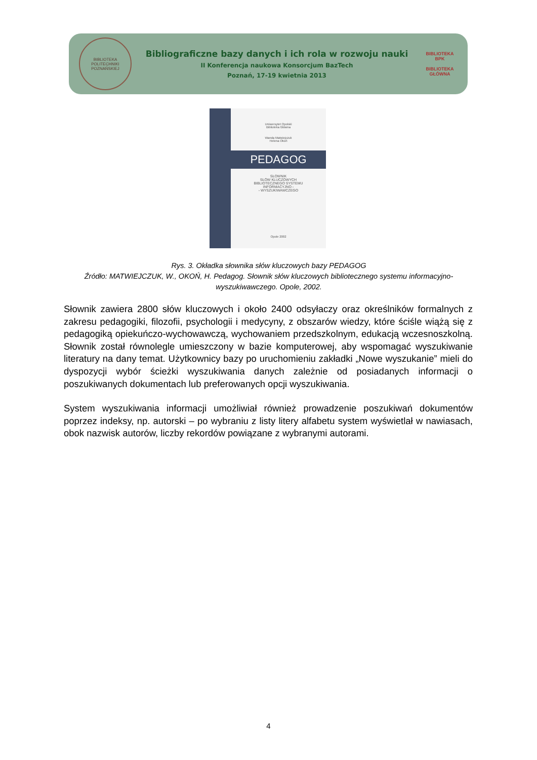BIBLIOTEKA POLITECHNIKI POZNAŃSKIEJ
Bibliograficzne bazy danych i ich rola w rozwoju nauki
II Konferencja naukowa Konsorcjum BazTech
Poznań, 17-19 kwietnia 2013
BIBLIOTEKA BPK
BIBLIOTEKA GŁÓWNA
Uniwersytet Opolski
Biblioteka Główna
Wanda Matwiejczuk
Helena Okoń
PEDAGOG
SŁOWNIK
SŁÓW KLUCZOWYCH
BIBLIOTECZNEGO SYSTEMU
INFORMACYJNO -
- WYSZUKIWAWCZEGO
Opole 2002
Rys. 3. Okładka słownika słów kluczowych bazy PEDAGOG
Źródło: MATWIEJCZUK, W., OKOŃ, H. Pedagog. Słownik słów kluczowych bibliotecznego systemu informacyjno-wyszukiwawczego. Opole, 2002.
Słownik zawiera 2800 słów kluczowych i około 2400 odsyłaczy oraz określników formalnych z zakresu pedagogiki, filozofii, psychologii i medycyny, z obszarów wiedzy, które ściśle wiążą się z pedagogiką opiekuńczo-wychowawczą, wychowaniem przedszkolnym, edukacją wczesnoszkolną. Słownik został równolegle umieszczony w bazie komputerowej, aby wspomagać wyszukiwanie literatury na dany temat. Użytkownicy bazy po uruchomieniu zakładki „Nowe wyszukanie” mieli do dyspozycji wybór ścieżki wyszukiwania danych zależnie od posiadanych informacji o poszukiwanych dokumentach lub preferowanych opcji wyszukiwania.
System wyszukiwania informacji umożliwiał również prowadzenie poszukiwań dokumentów poprzez indeksy, np. autorski – po wybraniu z listy litery alfabetu system wyświetlał w nawiasach, obok nazwisk autorów, liczby rekordów powiązane z wybranymi autorami.
4